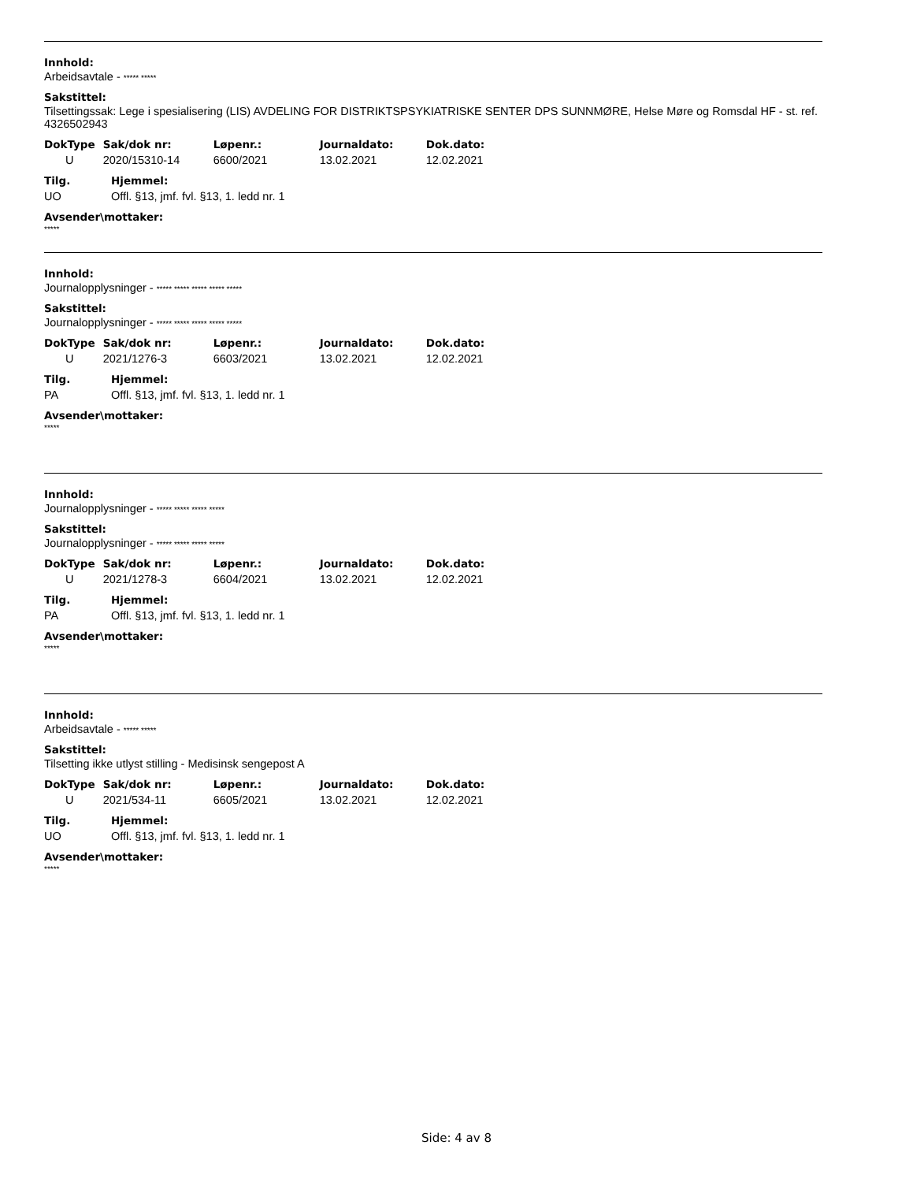Innhold:
Arbeidsavtale - ***** *****
Sakstittel:
Tilsettingssak: Lege i spesialisering (LIS) AVDELING FOR DISTRIKTSPSYKIATRISKE SENTER DPS SUNNMØRE, Helse Møre og Romsdal HF - st. ref. 4326502943
| DokType | Sak/dok nr: | Løpenr.: | Journaldato: | Dok.dato: |
| --- | --- | --- | --- | --- |
| U | 2020/15310-14 | 6600/2021 | 13.02.2021 | 12.02.2021 |
| Tilg. | Hjemmel: |
| --- | --- |
| UO | Offl. §13, jmf. fvl. §13, 1. ledd nr. 1 |
Avsender\mottaker:
*****
Innhold:
Journalopplysninger - ***** ***** ***** ***** *****
Sakstittel:
Journalopplysninger - ***** ***** ***** ***** *****
| DokType | Sak/dok nr: | Løpenr.: | Journaldato: | Dok.dato: |
| --- | --- | --- | --- | --- |
| U | 2021/1276-3 | 6603/2021 | 13.02.2021 | 12.02.2021 |
| Tilg. | Hjemmel: |
| --- | --- |
| PA | Offl. §13, jmf. fvl. §13, 1. ledd nr. 1 |
Avsender\mottaker:
*****
Innhold:
Journalopplysninger - ***** ***** ***** *****
Sakstittel:
Journalopplysninger - ***** ***** ***** *****
| DokType | Sak/dok nr: | Løpenr.: | Journaldato: | Dok.dato: |
| --- | --- | --- | --- | --- |
| U | 2021/1278-3 | 6604/2021 | 13.02.2021 | 12.02.2021 |
| Tilg. | Hjemmel: |
| --- | --- |
| PA | Offl. §13, jmf. fvl. §13, 1. ledd nr. 1 |
Avsender\mottaker:
*****
Innhold:
Arbeidsavtale - ***** *****
Sakstittel:
Tilsetting ikke utlyst stilling - Medisinsk sengepost A
| DokType | Sak/dok nr: | Løpenr.: | Journaldato: | Dok.dato: |
| --- | --- | --- | --- | --- |
| U | 2021/534-11 | 6605/2021 | 13.02.2021 | 12.02.2021 |
| Tilg. | Hjemmel: |
| --- | --- |
| UO | Offl. §13, jmf. fvl. §13, 1. ledd nr. 1 |
Avsender\mottaker:
*****
Side: 4 av 8